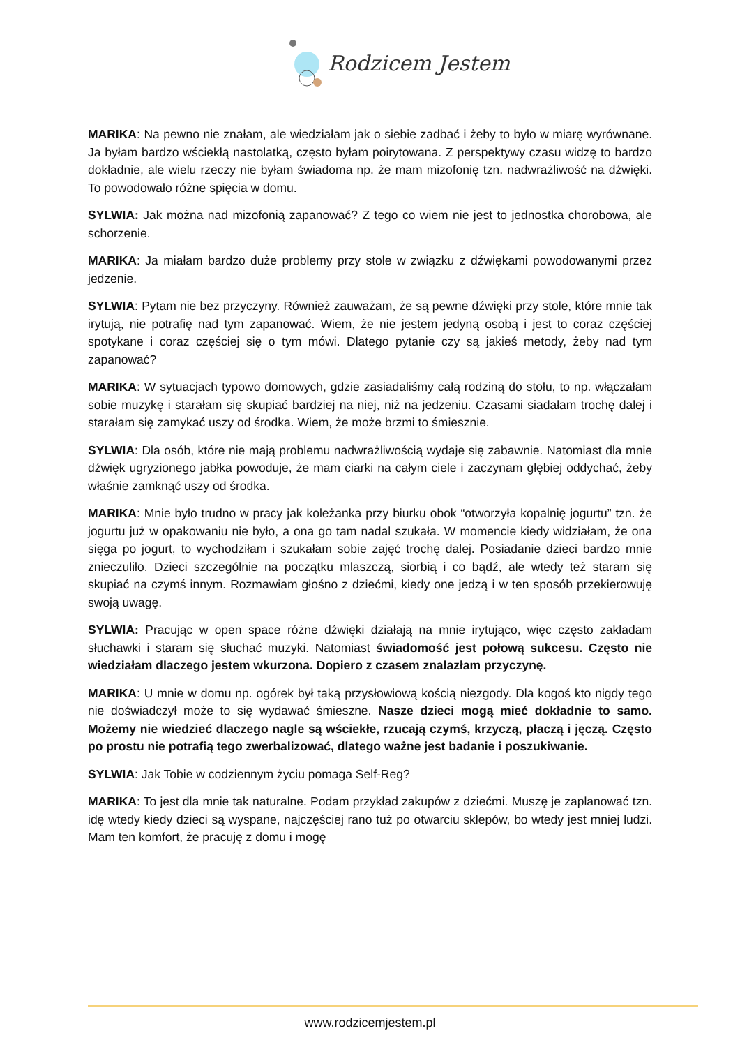Rodzicem Jestem
MARIKA: Na pewno nie znałam, ale wiedziałam jak o siebie zadbać i żeby to było w miarę wyrównane. Ja byłam bardzo wściekłą nastolatką, często byłam poirytowana. Z perspektywy czasu widzę to bardzo dokładnie, ale wielu rzeczy nie byłam świadoma np. że mam mizofonię tzn. nadwrażliwość na dźwięki. To powodowało różne spięcia w domu.
SYLWIA: Jak można nad mizofonią zapanować? Z tego co wiem nie jest to jednostka chorobowa, ale schorzenie.
MARIKA: Ja miałam bardzo duże problemy przy stole w związku z dźwiękami powodowanymi przez jedzenie.
SYLWIA: Pytam nie bez przyczyny. Również zauważam, że są pewne dźwięki przy stole, które mnie tak irytują, nie potrafię nad tym zapanować. Wiem, że nie jestem jedyną osobą i jest to coraz częściej spotykane i coraz częściej się o tym mówi. Dlatego pytanie czy są jakieś metody, żeby nad tym zapanować?
MARIKA: W sytuacjach typowo domowych, gdzie zasiadaliśmy całą rodziną do stołu, to np. włączałam sobie muzykę i starałam się skupiać bardziej na niej, niż na jedzeniu. Czasami siadałam trochę dalej i starałam się zamykać uszy od środka. Wiem, że może brzmi to śmiesznie.
SYLWIA: Dla osób, które nie mają problemu nadwrażliwością wydaje się zabawnie. Natomiast dla mnie dźwięk ugryzionego jabłka powoduje, że mam ciarki na całym ciele i zaczynam głębiej oddychać, żeby właśnie zamknąć uszy od środka.
MARIKA: Mnie było trudno w pracy jak koleżanka przy biurku obok “otworzyła kopalnię jogurtu” tzn. że jogurtu już w opakowaniu nie było, a ona go tam nadal szukała. W momencie kiedy widziałam, że ona sięga po jogurt, to wychodziłam i szukałam sobie zajęć trochę dalej. Posiadanie dzieci bardzo mnie znieczuliło. Dzieci szczególnie na początku mlaszczą, siorbią i co bądź, ale wtedy też staram się skupiać na czymś innym. Rozmawiam głośno z dziećmi, kiedy one jedzą i w ten sposób przekierowuję swoją uwagę.
SYLWIA: Pracując w open space różne dźwięki działają na mnie irytująco, więc często zakładam słuchawki i staram się słuchać muzyki. Natomiast świadomość jest połową sukcesu. Często nie wiedziałam dlaczego jestem wkurzona. Dopiero z czasem znalazłam przyczynę.
MARIKA: U mnie w domu np. ogórek był taką przysłowiową kością niezgody. Dla kogoś kto nigdy tego nie doświadczył może to się wydawać śmieszne. Nasze dzieci mogą mieć dokładnie to samo. Możemy nie wiedzieć dlaczego nagle są wściekłe, rzucają czymś, krzyczą, płaczą i jęczą. Często po prostu nie potrafią tego zwerbalizować, dlatego ważne jest badanie i poszukiwanie.
SYLWIA: Jak Tobie w codziennym życiu pomaga Self-Reg?
MARIKA: To jest dla mnie tak naturalne. Podam przykład zakupów z dziećmi. Muszę je zaplanować tzn. idę wtedy kiedy dzieci są wyspane, najczęściej rano tuż po otwarciu sklepów, bo wtedy jest mniej ludzi. Mam ten komfort, że pracuję z domu i mogę
www.rodzicemjestem.pl